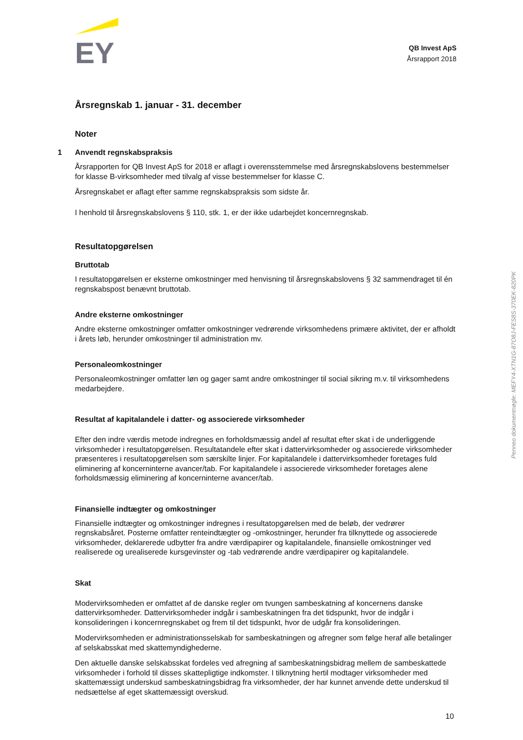EY
QB Invest ApS
Årsrapport 2018
Årsregnskab 1. januar - 31. december
Noter
1 Anvendt regnskabspraksis
Årsrapporten for QB Invest ApS for 2018 er aflagt i overensstemmelse med årsregnskabslovens bestemmelser for klasse B-virksomheder med tilvalg af visse bestemmelser for klasse C.
Årsregnskabet er aflagt efter samme regnskabspraksis som sidste år.
I henhold til årsregnskabslovens § 110, stk. 1, er der ikke udarbejdet koncernregnskab.
Resultatopgørelsen
Bruttotab
I resultatopgørelsen er eksterne omkostninger med henvisning til årsregnskabslovens § 32 sammendraget til én regnskabspost benævnt bruttotab.
Andre eksterne omkostninger
Andre eksterne omkostninger omfatter omkostninger vedrørende virksomhedens primære aktivitet, der er afholdt i årets løb, herunder omkostninger til administration mv.
Personaleomkostninger
Personaleomkostninger omfatter løn og gager samt andre omkostninger til social sikring m.v. til virksomhedens medarbejdere.
Resultat af kapitalandele i datter- og associerede virksomheder
Efter den indre værdis metode indregnes en forholdsmæssig andel af resultat efter skat i de underliggende virksomheder i resultatopgørelsen. Resultatandele efter skat i dattervirksomheder og associerede virksomheder præsenteres i resultatopgørelsen som særskilte linjer. For kapitalandele i dattervirksomheder foretages fuld eliminering af koncerninterne avancer/tab. For kapitalandele i associerede virksomheder foretages alene forholdsmæssig eliminering af koncerninterne avancer/tab.
Finansielle indtægter og omkostninger
Finansielle indtægter og omkostninger indregnes i resultatopgørelsen med de beløb, der vedrører regnskabsåret. Posterne omfatter renteindtægter og -omkostninger, herunder fra tilknyttede og associerede virksomheder, deklarerede udbytter fra andre værdipapirer og kapitalandele, finansielle omkostninger ved realiserede og urealiserede kursgevinster og -tab vedrørende andre værdipapirer og kapitalandele.
Skat
Modervirksomheden er omfattet af de danske regler om tvungen sambeskatning af koncernens danske dattervirksomheder. Dattervirksomheder indgår i sambeskatningen fra det tidspunkt, hvor de indgår i konsolideringen i koncernregnskabet og frem til det tidspunkt, hvor de udgår fra konsolideringen.
Modervirksomheden er administrationsselskab for sambeskatningen og afregner som følge heraf alle betalinger af selskabsskat med skattemyndighederne.
Den aktuelle danske selskabsskat fordeles ved afregning af sambeskatningsbidrag mellem de sambeskattede virksomheder i forhold til disses skattepligtige indkomster. I tilknytning hertil modtager virksomheder med skattemæssigt underskud sambeskatningsbidrag fra virksomheder, der har kunnet anvende dette underskud til nedsættelse af eget skattemæssigt overskud.
Penneo dokumentnøgle: MEFY4-XTN1G-87O8J-FES8S-370EK-820PK
10